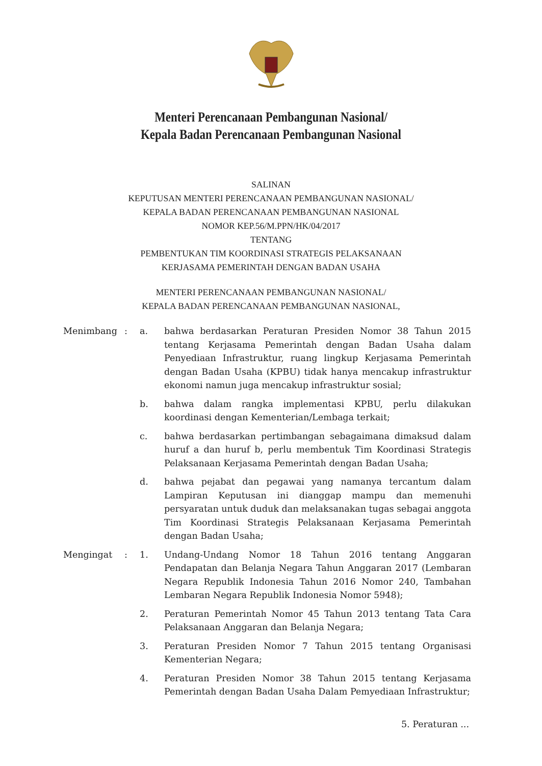Menteri Perencanaan Pembangunan Nasional/
Kepala Badan Perencanaan Pembangunan Nasional
SALINAN
KEPUTUSAN MENTERI PERENCANAAN PEMBANGUNAN NASIONAL/
KEPALA BADAN PERENCANAAN PEMBANGUNAN NASIONAL
NOMOR KEP.56/M.PPN/HK/04/2017
TENTANG
PEMBENTUKAN TIM KOORDINASI STRATEGIS PELAKSANAAN
KERJASAMA PEMERINTAH DENGAN BADAN USAHA
MENTERI PERENCANAAN PEMBANGUNAN NASIONAL/
KEPALA BADAN PERENCANAAN PEMBANGUNAN NASIONAL,
| Menimbang | : | a. | bahwa berdasarkan Peraturan Presiden Nomor 38 Tahun 2015 tentang Kerjasama Pemerintah dengan Badan Usaha dalam Penyediaan Infrastruktur, ruang lingkup Kerjasama Pemerintah dengan Badan Usaha (KPBU) tidak hanya mencakup infrastruktur ekonomi namun juga mencakup infrastruktur sosial; |
| | | b. | bahwa dalam rangka implementasi KPBU, perlu dilakukan koordinasi dengan Kementerian/Lembaga terkait; |
| | | c. | bahwa berdasarkan pertimbangan sebagaimana dimaksud dalam huruf a dan huruf b, perlu membentuk Tim Koordinasi Strategis Pelaksanaan Kerjasama Pemerintah dengan Badan Usaha; |
| | | d. | bahwa pejabat dan pegawai yang namanya tercantum dalam Lampiran Keputusan ini dianggap mampu dan memenuhi persyaratan untuk duduk dan melaksanakan tugas sebagai anggota Tim Koordinasi Strategis Pelaksanaan Kerjasama Pemerintah dengan Badan Usaha; |
| Mengingat | : | 1. | Undang-Undang Nomor 18 Tahun 2016 tentang Anggaran Pendapatan dan Belanja Negara Tahun Anggaran 2017 (Lembaran Negara Republik Indonesia Tahun 2016 Nomor 240, Tambahan Lembaran Negara Republik Indonesia Nomor 5948); |
| | | 2. | Peraturan Pemerintah Nomor 45 Tahun 2013 tentang Tata Cara Pelaksanaan Anggaran dan Belanja Negara; |
| | | 3. | Peraturan Presiden Nomor 7 Tahun 2015 tentang Organisasi Kementerian Negara; |
| | | 4. | Peraturan Presiden Nomor 38 Tahun 2015 tentang Kerjasama Pemerintah dengan Badan Usaha Dalam Pemyediaan Infrastruktur; |
5. Peraturan ...